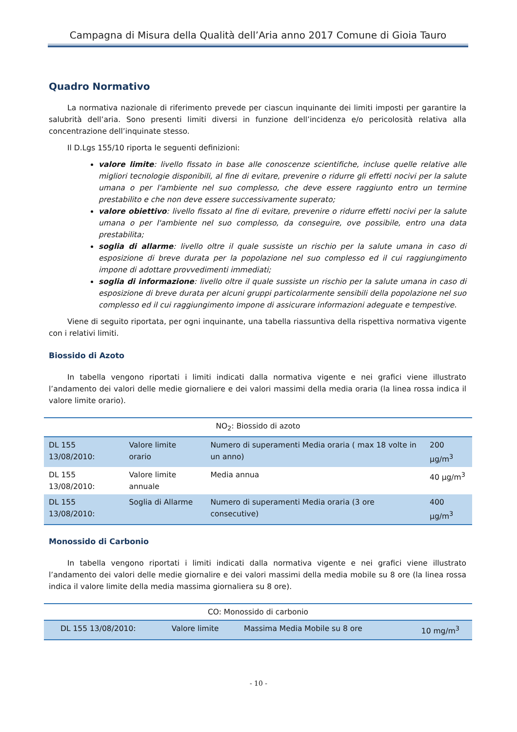Campagna di Misura della Qualità dell’Aria anno 2017 Comune di Gioia Tauro
Quadro Normativo
La normativa nazionale di riferimento prevede per ciascun inquinante dei limiti imposti per garantire la salubrità dell’aria. Sono presenti limiti diversi in funzione dell’incidenza e/o pericolosità relativa alla concentrazione dell’inquinate stesso.
Il D.Lgs 155/10 riporta le seguenti definizioni:
valore limite: livello fissato in base alle conoscenze scientifiche, incluse quelle relative alle migliori tecnologie disponibili, al fine di evitare, prevenire o ridurre gli effetti nocivi per la salute umana o per l'ambiente nel suo complesso, che deve essere raggiunto entro un termine prestabilito e che non deve essere successivamente superato;
valore obiettivo: livello fissato al fine di evitare, prevenire o ridurre effetti nocivi per la salute umana o per l'ambiente nel suo complesso, da conseguire, ove possibile, entro una data prestabilita;
soglia di allarme: livello oltre il quale sussiste un rischio per la salute umana in caso di esposizione di breve durata per la popolazione nel suo complesso ed il cui raggiungimento impone di adottare provvedimenti immediati;
soglia di informazione: livello oltre il quale sussiste un rischio per la salute umana in caso di esposizione di breve durata per alcuni gruppi particolarmente sensibili della popolazione nel suo complesso ed il cui raggiungimento impone di assicurare informazioni adeguate e tempestive.
Viene di seguito riportata, per ogni inquinante, una tabella riassuntiva della rispettiva normativa vigente con i relativi limiti.
Biossido di Azoto
In tabella vengono riportati i limiti indicati dalla normativa vigente e nei grafici viene illustrato l’andamento dei valori delle medie giornaliere e dei valori massimi della media oraria (la linea rossa indica il valore limite orario).
| NO<sub>2</sub>: Biossido di azoto | | | |
| --- | --- | --- | --- |
| DL 155 13/08/2010: | Valore limite orario | Numero di superamenti Media oraria ( max 18 volte in un anno) | 200 µg/m<sup>3</sup> |
| DL 155 13/08/2010: | Valore limite annuale | Media annua | 40 µg/m<sup>3</sup> |
| DL 155 13/08/2010: | Soglia di Allarme | Numero di superamenti Media oraria (3 ore consecutive) | 400 µg/m<sup>3</sup> |
Monossido di Carbonio
In tabella vengono riportati i limiti indicati dalla normativa vigente e nei grafici viene illustrato l’andamento dei valori delle medie giornalire e dei valori massimi della media mobile su 8 ore (la linea rossa indica il valore limite della media massima giornaliera su 8 ore).
| CO: Monossido di carbonio | | | |
| --- | --- | --- | --- |
| DL 155 13/08/2010: | Valore limite | Massima Media Mobile su 8 ore | 10 mg/m<sup>3</sup> |
- 10 -